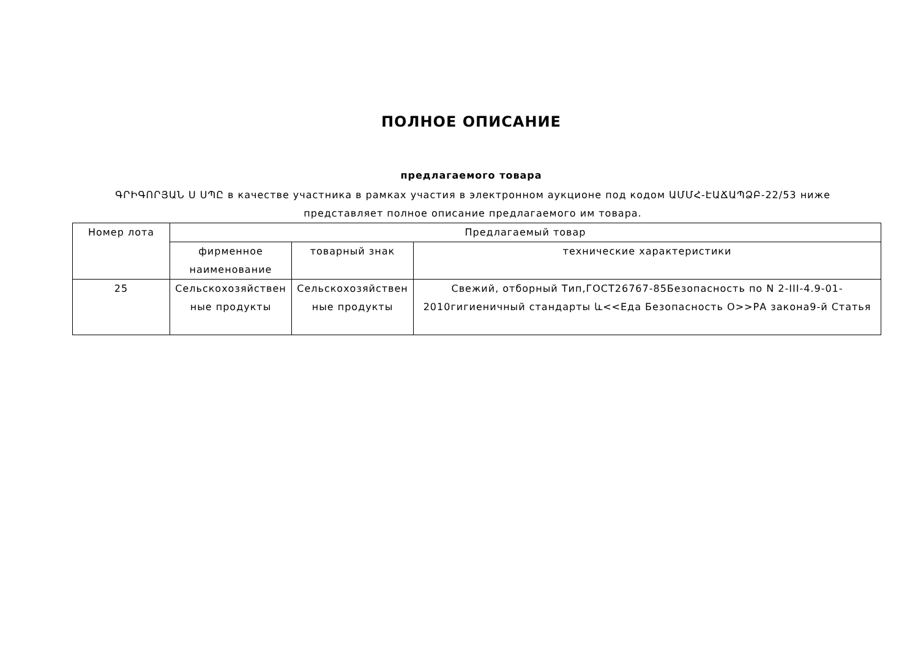ПОЛНОЕ ОПИСАНИЕ
предлагаемого товара
ԳՐԻԳՈՐՅԱՆ Ս ՍՊԸ в качестве участника в рамках участия в электронном аукционе под кодом ԱՄՄՀ-ԷԱՃԱՊՁԲ-22/53 ниже представляет полное описание предлагаемого им товара.
| Номер лота | Предлагаемый товар | | |
| --- | --- | --- | --- |
| | фирменное наименование | товарный знак | технические характеристики |
| 25 | Сельскохозяйствен ные продукты | Сельскохозяйствен ные продукты | Свежий, отборный Тип,ГОСТ26767-85Безопасность по N 2-III-4.9-01-2010гигиеничный стандарты և<<Еда Безопасность О>>РА закона9-й Статья |